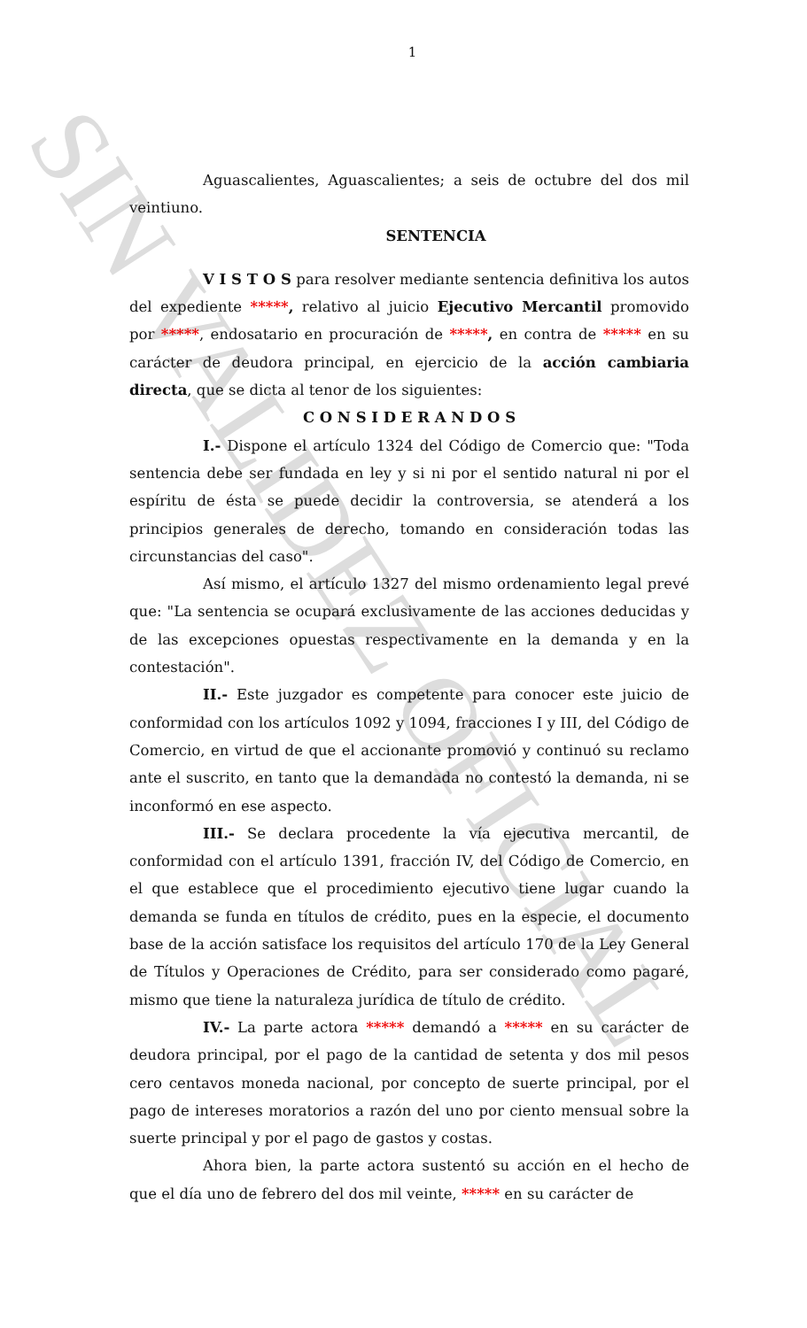SIN VALIDEZ OFICIAL
1
Aguascalientes, Aguascalientes; a seis de octubre del dos mil veintiuno.
SENTENCIA
V I S T O S para resolver mediante sentencia definitiva los autos del expediente *****, relativo al juicio Ejecutivo Mercantil promovido por *****, endosatario en procuración de *****, en contra de ***** en su carácter de deudora principal, en ejercicio de la acción cambiaria directa, que se dicta al tenor de los siguientes:
C O N S I D E R A N D O S
I.- Dispone el artículo 1324 del Código de Comercio que: "Toda sentencia debe ser fundada en ley y si ni por el sentido natural ni por el espíritu de ésta se puede decidir la controversia, se atenderá a los principios generales de derecho, tomando en consideración todas las circunstancias del caso".
Así mismo, el artículo 1327 del mismo ordenamiento legal prevé que: "La sentencia se ocupará exclusivamente de las acciones deducidas y de las excepciones opuestas respectivamente en la demanda y en la contestación".
II.- Este juzgador es competente para conocer este juicio de conformidad con los artículos 1092 y 1094, fracciones I y III, del Código de Comercio, en virtud de que el accionante promovió y continuó su reclamo ante el suscrito, en tanto que la demandada no contestó la demanda, ni se inconformó en ese aspecto.
III.- Se declara procedente la vía ejecutiva mercantil, de conformidad con el artículo 1391, fracción IV, del Código de Comercio, en el que establece que el procedimiento ejecutivo tiene lugar cuando la demanda se funda en títulos de crédito, pues en la especie, el documento base de la acción satisface los requisitos del artículo 170 de la Ley General de Títulos y Operaciones de Crédito, para ser considerado como pagaré, mismo que tiene la naturaleza jurídica de título de crédito.
IV.- La parte actora ***** demandó a ***** en su carácter de deudora principal, por el pago de la cantidad de setenta y dos mil pesos cero centavos moneda nacional, por concepto de suerte principal, por el pago de intereses moratorios a razón del uno por ciento mensual sobre la suerte principal y por el pago de gastos y costas.
Ahora bien, la parte actora sustentó su acción en el hecho de que el día uno de febrero del dos mil veinte, ***** en su carácter de